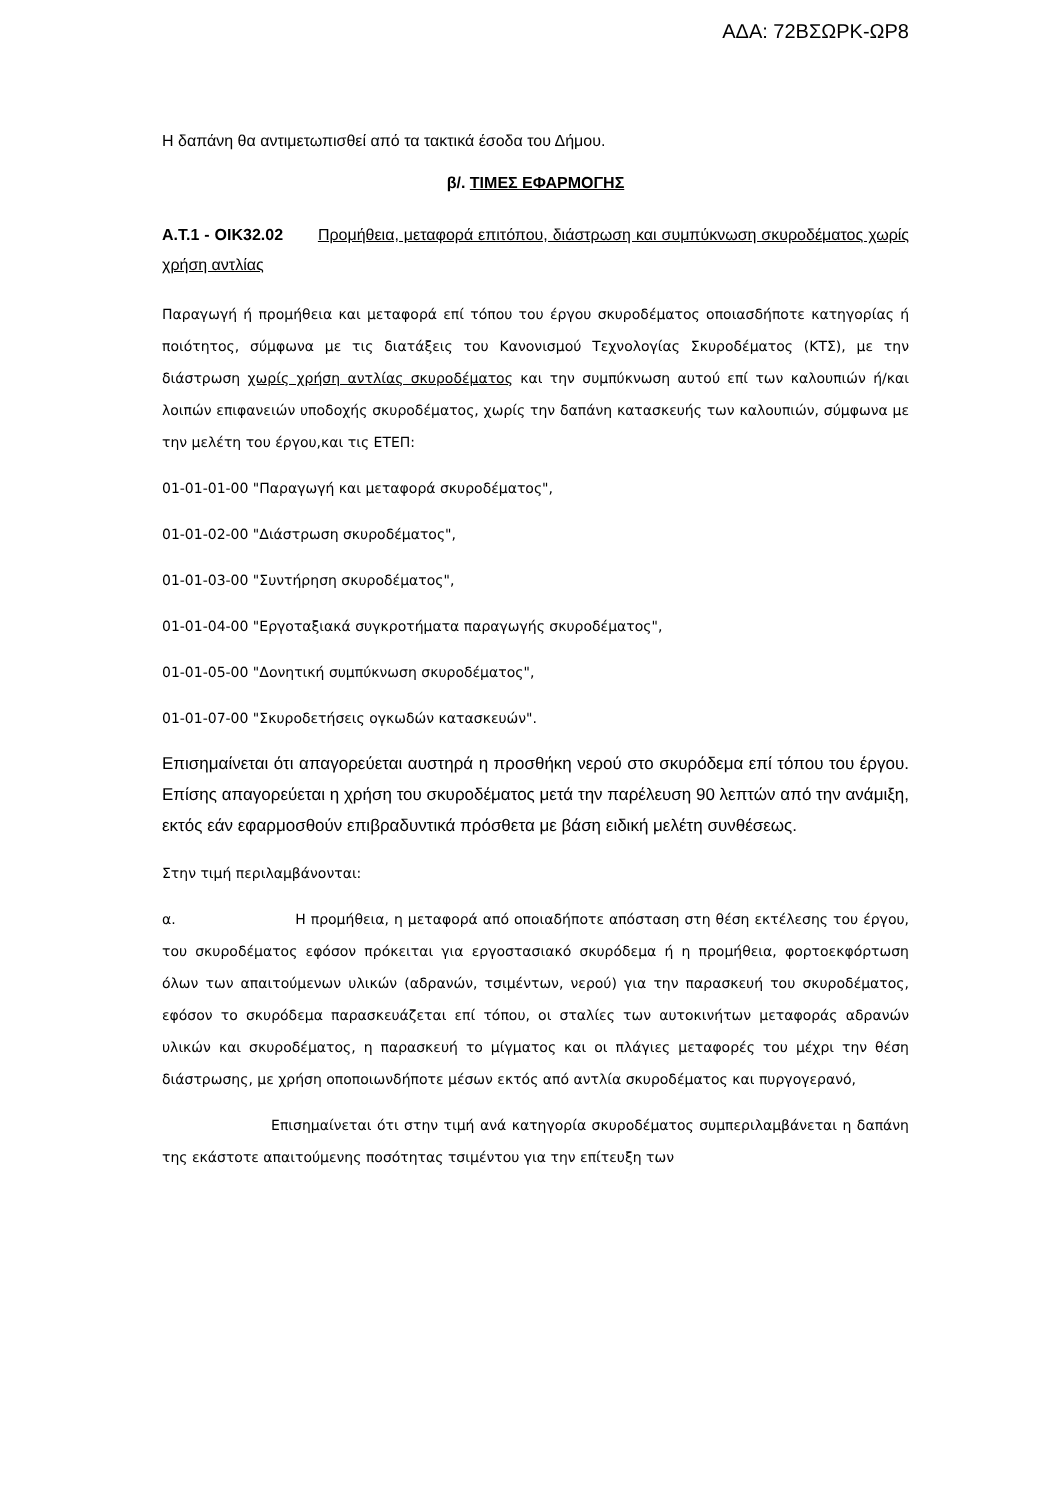ΑΔΑ: 72ΒΣΩΡΚ-ΩΡ8
Η δαπάνη θα αντιμετωπισθεί από τα τακτικά έσοδα του Δήμου.
β/. ΤΙΜΕΣ ΕΦΑΡΜΟΓΗΣ
Α.Τ.1 - ΟΙΚ32.02 Προμήθεια, μεταφορά επιτόπου, διάστρωση και συμπύκνωση σκυροδέματος χωρίς χρήση αντλίας
Παραγωγή ή προμήθεια και μεταφορά επί τόπου του έργου σκυροδέματος οποιασδήποτε κατηγορίας ή ποιότητος, σύμφωνα με τις διατάξεις του Κανονισμού Τεχνολογίας Σκυροδέματος (ΚΤΣ), με την διάστρωση χωρίς χρήση αντλίας σκυροδέματος και την συμπύκνωση αυτού επί των καλουπιών ή/και λοιπών επιφανειών υποδοχής σκυροδέματος, χωρίς την δαπάνη κατασκευής των καλουπιών, σύμφωνα με την μελέτη του έργου,και τις ΕΤΕΠ:
01-01-01-00 "Παραγωγή και μεταφορά σκυροδέματος",
01-01-02-00 "Διάστρωση σκυροδέματος",
01-01-03-00 "Συντήρηση σκυροδέματος",
01-01-04-00 "Εργοταξιακά συγκροτήματα παραγωγής σκυροδέματος",
01-01-05-00 "Δονητική συμπύκνωση σκυροδέματος",
01-01-07-00 "Σκυροδετήσεις ογκωδών κατασκευών".
Επισημαίνεται ότι απαγορεύεται αυστηρά η προσθήκη νερού στο σκυρόδεμα επί τόπου του έργου. Επίσης απαγορεύεται η χρήση του σκυροδέματος μετά την παρέλευση 90 λεπτών από την ανάμιξη, εκτός εάν εφαρμοσθούν επιβραδυντικά πρόσθετα με βάση ειδική μελέτη συνθέσεως.
Στην τιμή περιλαμβάνονται:
α. Η προμήθεια, η μεταφορά από οποιαδήποτε απόσταση στη θέση εκτέλεσης του έργου, του σκυροδέματος εφόσον πρόκειται για εργοστασιακό σκυρόδεμα ή η προμήθεια, φορτοεκφόρτωση όλων των απαιτούμενων υλικών (αδρανών, τσιμέντων, νερού) για την παρασκευή του σκυροδέματος, εφόσον το σκυρόδεμα παρασκευάζεται επί τόπου, οι σταλίες των αυτοκινήτων μεταφοράς αδρανών υλικών και σκυροδέματος, η παρασκευή το μίγματος και οι πλάγιες μεταφορές του μέχρι την θέση διάστρωσης, με χρήση οποποιωνδήποτε μέσων εκτός από αντλία σκυροδέματος και πυργογερανό,
Επισημαίνεται ότι στην τιμή ανά κατηγορία σκυροδέματος συμπεριλαμβάνεται η δαπάνη της εκάστοτε απαιτούμενης ποσότητας τσιμέντου για την επίτευξη των